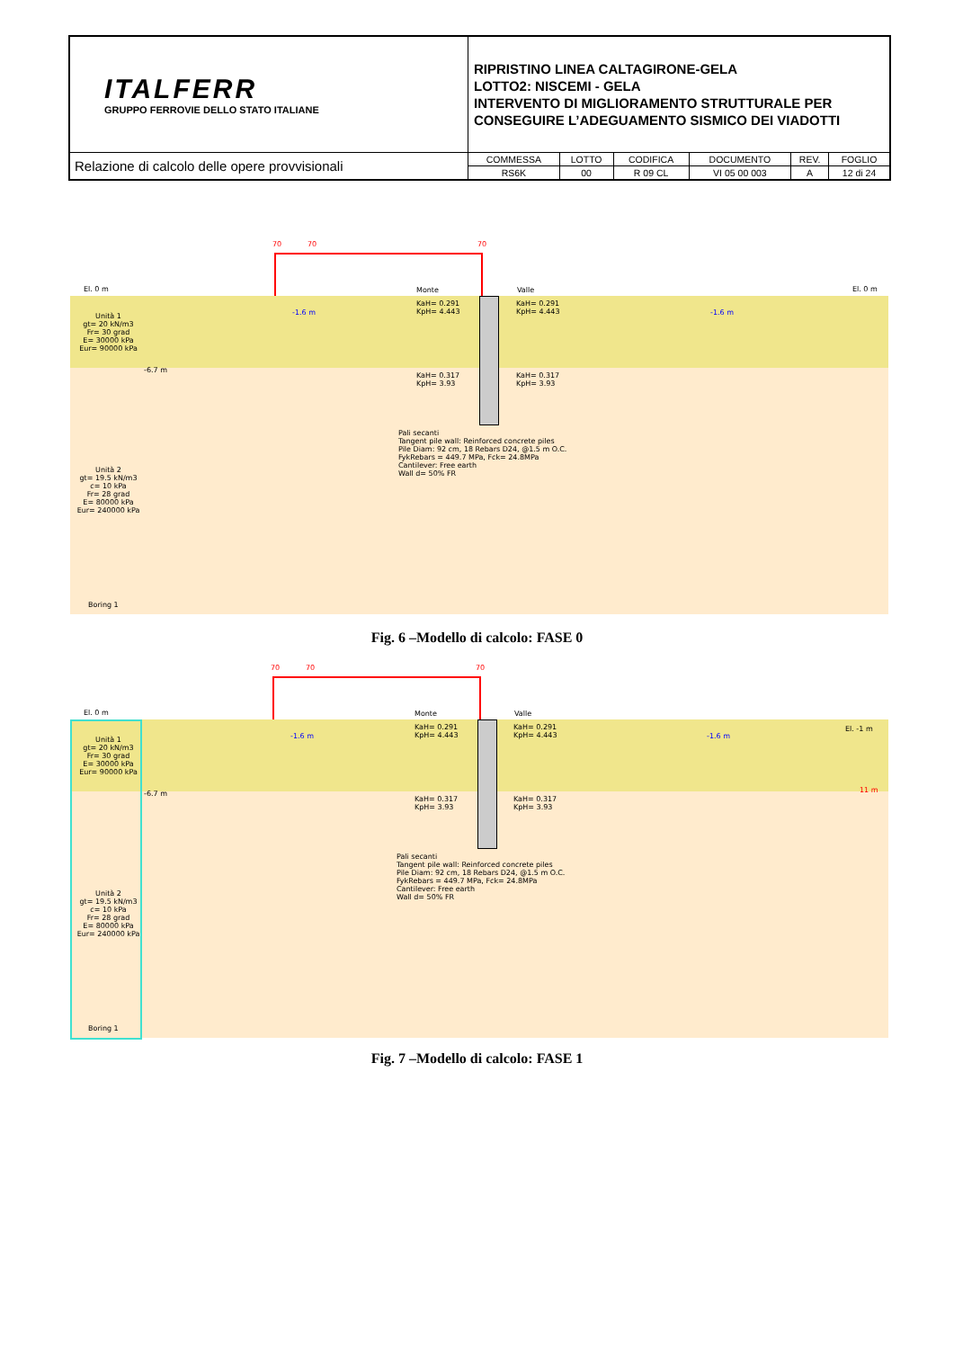| ITALFERR GRUPPO FERROVIE DELLO STATO ITALIANE | RIPRISTINO LINEA CALTAGIRONE-GELA LOTTO2: NISCEMI - GELA INTERVENTO DI MIGLIORAMENTO STRUTTURALE PER CONSEGUIRE L’ADEGUAMENTO SISMICO DEI VIADOTTI | | | | | |
| Relazione di calcolo delle opere provvisionali | COMMESSA | LOTTO | CODIFICA | DOCUMENTO | REV. | FOGLIO |
| | RS6K | 00 | R 09 CL | VI 05 00 003 | A | 12 di 24 |
70 70 70
El. 0 m El. 0 m
Monte Valle
-1.6 m -1.6 m
KaH= 0.291
KpH= 4.443
KaH= 0.291
KpH= 4.443
KaH= 0.317
KpH= 3.93
KaH= 0.317
KpH= 3.93
-6.7 m
Unità 1
gt= 20 kN/m3
Fr= 30 grad
E= 30000 kPa
Eur= 90000 kPa
Unità 2
gt= 19.5 kN/m3
c= 10 kPa
Fr= 28 grad
E= 80000 kPa
Eur= 240000 kPa
Pali secanti
Tangent pile wall: Reinforced concrete piles
Pile Diam: 92 cm, 18 Rebars D24, @1.5 m O.C.
FykRebars = 449.7 MPa, Fck= 24.8MPa
Cantilever: Free earth
Wall d= 50% FR
Boring 1
Fig. 6 –Modello di calcolo: FASE 0
70 70 70
El. 0 m
El. -1 m
Monte Valle
-1.6 m -1.6 m
KaH= 0.291
KpH= 4.443
KaH= 0.291
KpH= 4.443
KaH= 0.317
KpH= 3.93
KaH= 0.317
KpH= 3.93
-6.7 m 11 m
Unità 1
gt= 20 kN/m3
Fr= 30 grad
E= 30000 kPa
Eur= 90000 kPa
Unità 2
gt= 19.5 kN/m3
c= 10 kPa
Fr= 28 grad
E= 80000 kPa
Eur= 240000 kPa
Pali secanti
Tangent pile wall: Reinforced concrete piles
Pile Diam: 92 cm, 18 Rebars D24, @1.5 m O.C.
FykRebars = 449.7 MPa, Fck= 24.8MPa
Cantilever: Free earth
Wall d= 50% FR
Boring 1
Fig. 7 –Modello di calcolo: FASE 1